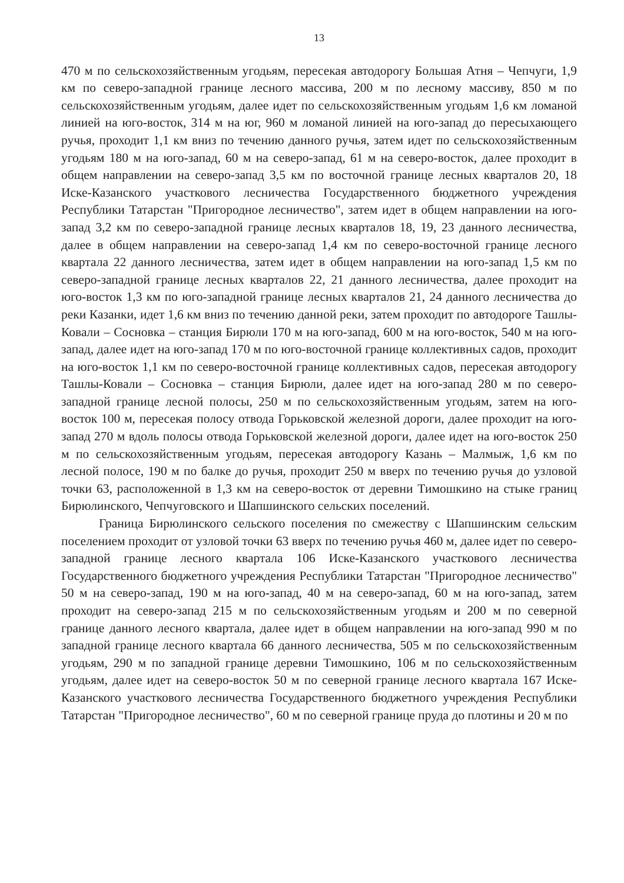13
470 м по сельскохозяйственным угодьям, пересекая автодорогу Большая Атня – Чепчуги, 1,9 км по северо-западной границе лесного массива, 200 м по лесному массиву, 850 м по сельскохозяйственным угодьям, далее идет по сельскохозяйственным угодьям 1,6 км ломаной линией на юго-восток, 314 м на юг, 960 м ломаной линией на юго-запад до пересыхающего ручья, проходит 1,1 км вниз по течению данного ручья, затем идет по сельскохозяйственным угодьям 180 м на юго-запад, 60 м на северо-запад, 61 м на северо-восток, далее проходит в общем направлении на северо-запад 3,5 км по восточной границе лесных кварталов 20, 18 Иске-Казанского участкового лесничества Государственного бюджетного учреждения Республики Татарстан "Пригородное лесничество", затем идет в общем направлении на юго-запад 3,2 км по северо-западной границе лесных кварталов 18, 19, 23 данного лесничества, далее в общем направлении на северо-запад 1,4 км по северо-восточной границе лесного квартала 22 данного лесничества, затем идет в общем направлении на юго-запад 1,5 км по северо-западной границе лесных кварталов 22, 21 данного лесничества, далее проходит на юго-восток 1,3 км по юго-западной границе лесных кварталов 21, 24 данного лесничества до реки Казанки, идет 1,6 км вниз по течению данной реки, затем проходит по автодороге Ташлы-Ковали – Сосновка – станция Бирюли 170 м на юго-запад, 600 м на юго-восток, 540 м на юго-запад, далее идет на юго-запад 170 м по юго-восточной границе коллективных садов, проходит на юго-восток 1,1 км по северо-восточной границе коллективных садов, пересекая автодорогу Ташлы-Ковали – Сосновка – станция Бирюли, далее идет на юго-запад 280 м по северо-западной границе лесной полосы, 250 м по сельскохозяйственным угодьям, затем на юго-восток 100 м, пересекая полосу отвода Горьковской железной дороги, далее проходит на юго-запад 270 м вдоль полосы отвода Горьковской железной дороги, далее идет на юго-восток 250 м по сельскохозяйственным угодьям, пересекая автодорогу Казань – Малмыж, 1,6 км по лесной полосе, 190 м по балке до ручья, проходит 250 м вверх по течению ручья до узловой точки 63, расположенной в 1,3 км на северо-восток от деревни Тимошкино на стыке границ Бирюлинского, Чепчуговского и Шапшинского сельских поселений.
Граница Бирюлинского сельского поселения по смежеству с Шапшинским сельским поселением проходит от узловой точки 63 вверх по течению ручья 460 м, далее идет по северо-западной границе лесного квартала 106 Иске-Казанского участкового лесничества Государственного бюджетного учреждения Республики Татарстан "Пригородное лесничество" 50 м на северо-запад, 190 м на юго-запад, 40 м на северо-запад, 60 м на юго-запад, затем проходит на северо-запад 215 м по сельскохозяйственным угодьям и 200 м по северной границе данного лесного квартала, далее идет в общем направлении на юго-запад 990 м по западной границе лесного квартала 66 данного лесничества, 505 м по сельскохозяйственным угодьям, 290 м по западной границе деревни Тимошкино, 106 м по сельскохозяйственным угодьям, далее идет на северо-восток 50 м по северной границе лесного квартала 167 Иске-Казанского участкового лесничества Государственного бюджетного учреждения Республики Татарстан "Пригородное лесничество", 60 м по северной границе пруда до плотины и 20 м по